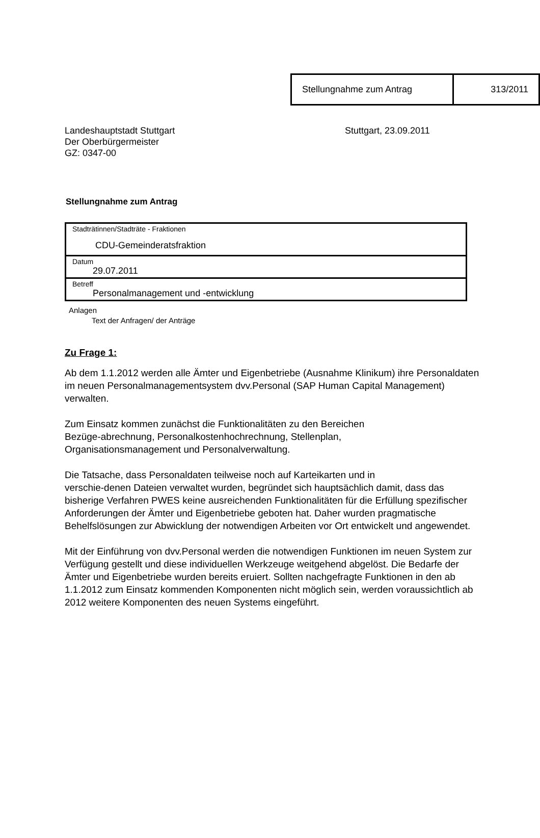| Stellungnahme zum Antrag | 313/2011 |
Landeshauptstadt Stuttgart
Der Oberbürgermeister
GZ: 0347-00
Stuttgart, 23.09.2011
Stellungnahme zum Antrag
| Stadträtinnen/Stadträte - Fraktionen CDU-Gemeinderatsfraktion |
| Datum 29.07.2011 |
| Betreff Personalmanagement und -entwicklung |
Anlagen
Text der Anfragen/ der Anträge
Zu Frage 1:
Ab dem 1.1.2012 werden alle Ämter und Eigenbetriebe (Ausnahme Klinikum) ihre Personaldaten im neuen Personalmanagementsystem dvv.Personal (SAP Human Capital Management) verwalten.
Zum Einsatz kommen zunächst die Funktionalitäten zu den Bereichen
Bezüge-abrechnung, Personalkostenhochrechnung, Stellenplan,
Organisationsmanagement und Personalverwaltung.
Die Tatsache, dass Personaldaten teilweise noch auf Karteikarten und in
verschie-denen Dateien verwaltet wurden, begründet sich hauptsächlich damit, dass das bisherige Verfahren PWES keine ausreichenden Funktionalitäten für die Erfüllung spezifischer Anforderungen der Ämter und Eigenbetriebe geboten hat. Daher wurden pragmatische Behelfslösungen zur Abwicklung der notwendigen Arbeiten vor Ort entwickelt und angewendet.
Mit der Einführung von dvv.Personal werden die notwendigen Funktionen im neuen System zur Verfügung gestellt und diese individuellen Werkzeuge weitgehend abgelöst. Die Bedarfe der Ämter und Eigenbetriebe wurden bereits eruiert. Sollten nachgefragte Funktionen in den ab 1.1.2012 zum Einsatz kommenden Komponenten nicht möglich sein, werden voraussichtlich ab 2012 weitere Komponenten des neuen Systems eingeführt.